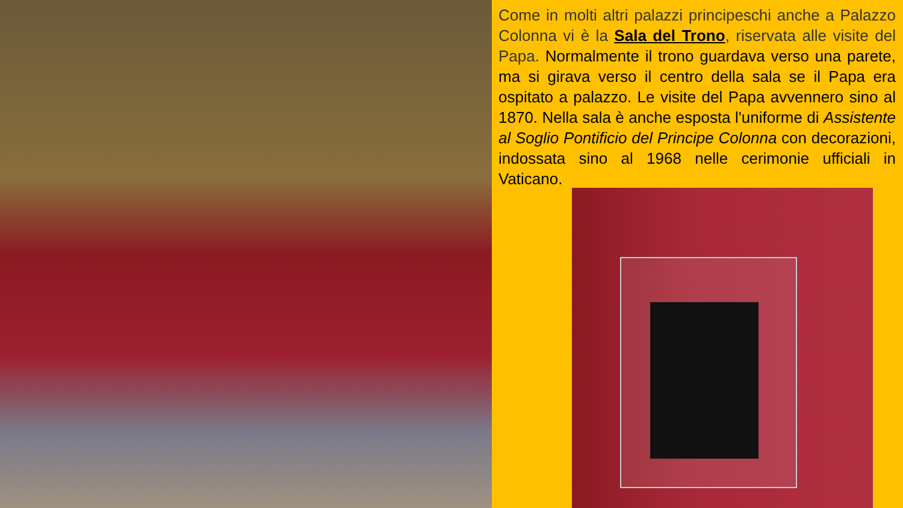Come in molti altri palazzi principeschi anche a Palazzo Colonna vi è la Sala del Trono, riservata alle visite del Papa. Normalmente il trono guardava verso una parete, ma si girava verso il centro della sala se il Papa era ospitato a palazzo. Le visite del Papa avvennero sino al 1870. Nella sala è anche esposta l'uniforme di Assistente al Soglio Pontificio del Principe Colonna con decorazioni, indossata sino al 1968 nelle cerimonie ufficiali in Vaticano.